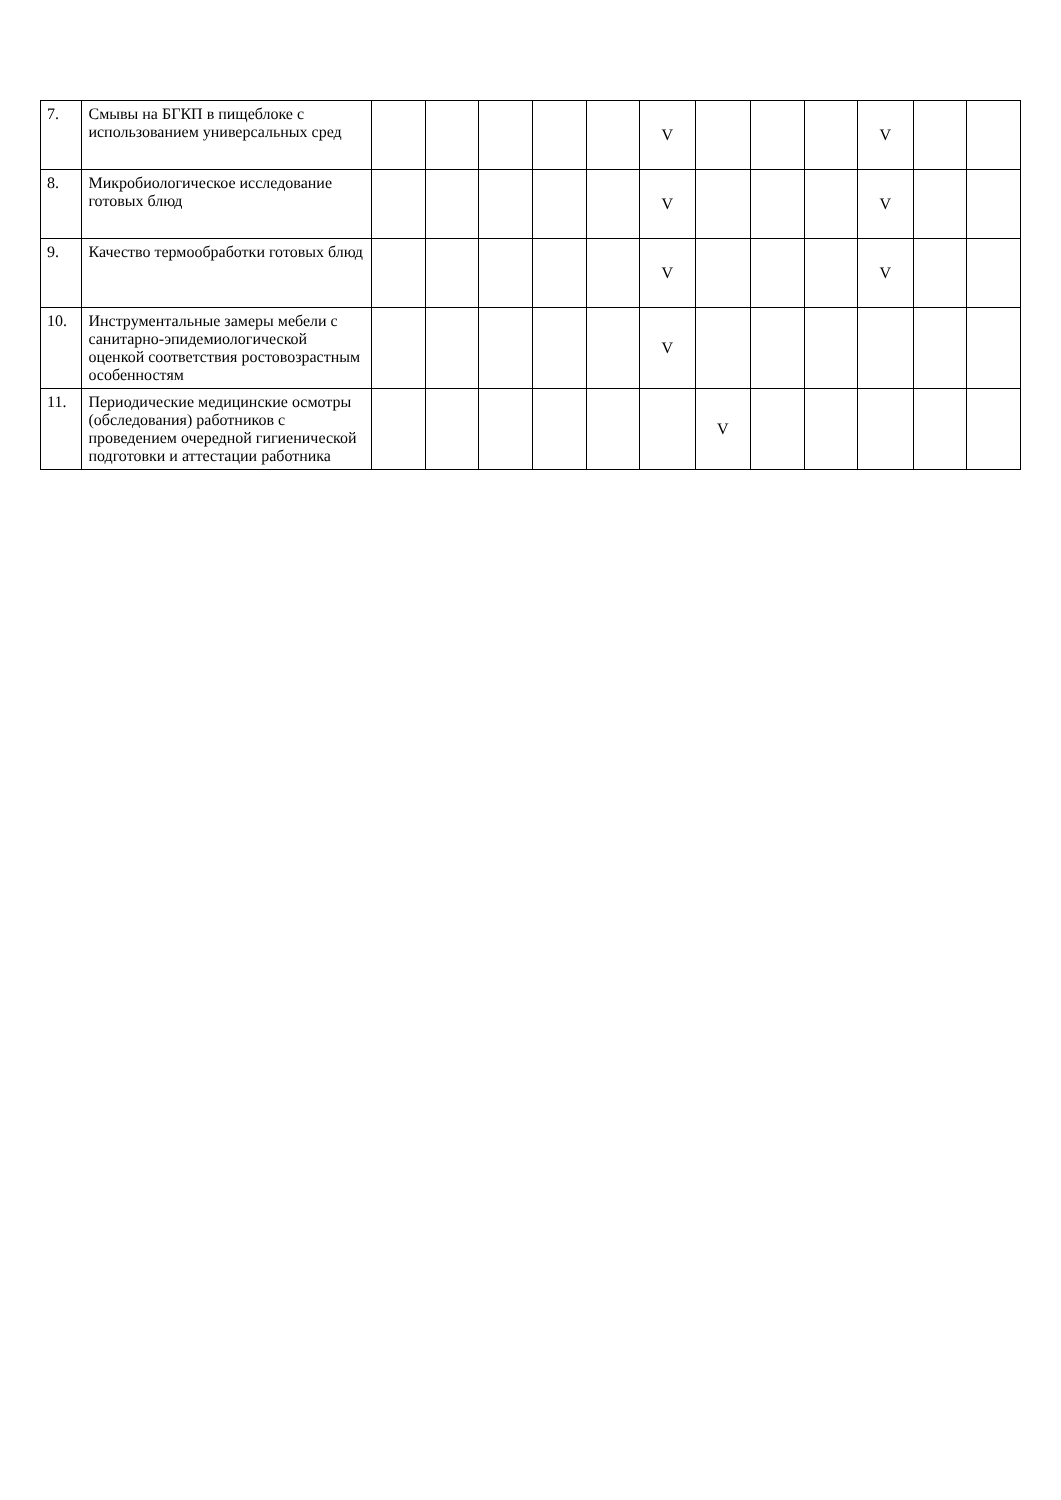| 7. | Смывы на БГКП в пищеблоке с использованием универсальных сред | | | | | | V | | | | V | | |
| 8. | Микробиологическое исследование готовых блюд | | | | | | V | | | | V | | |
| 9. | Качество термообработки готовых блюд | | | | | | V | | | | V | | |
| 10. | Инструментальные замеры мебели с санитарно-эпидемиологической оценкой соответствия ростовозрастным особенностям | | | | | | V | | | | | | |
| 11. | Периодические медицинские осмотры (обследования) работников с проведением очередной гигиенической подготовки и аттестации работника | | | | | | | V | | | | | |